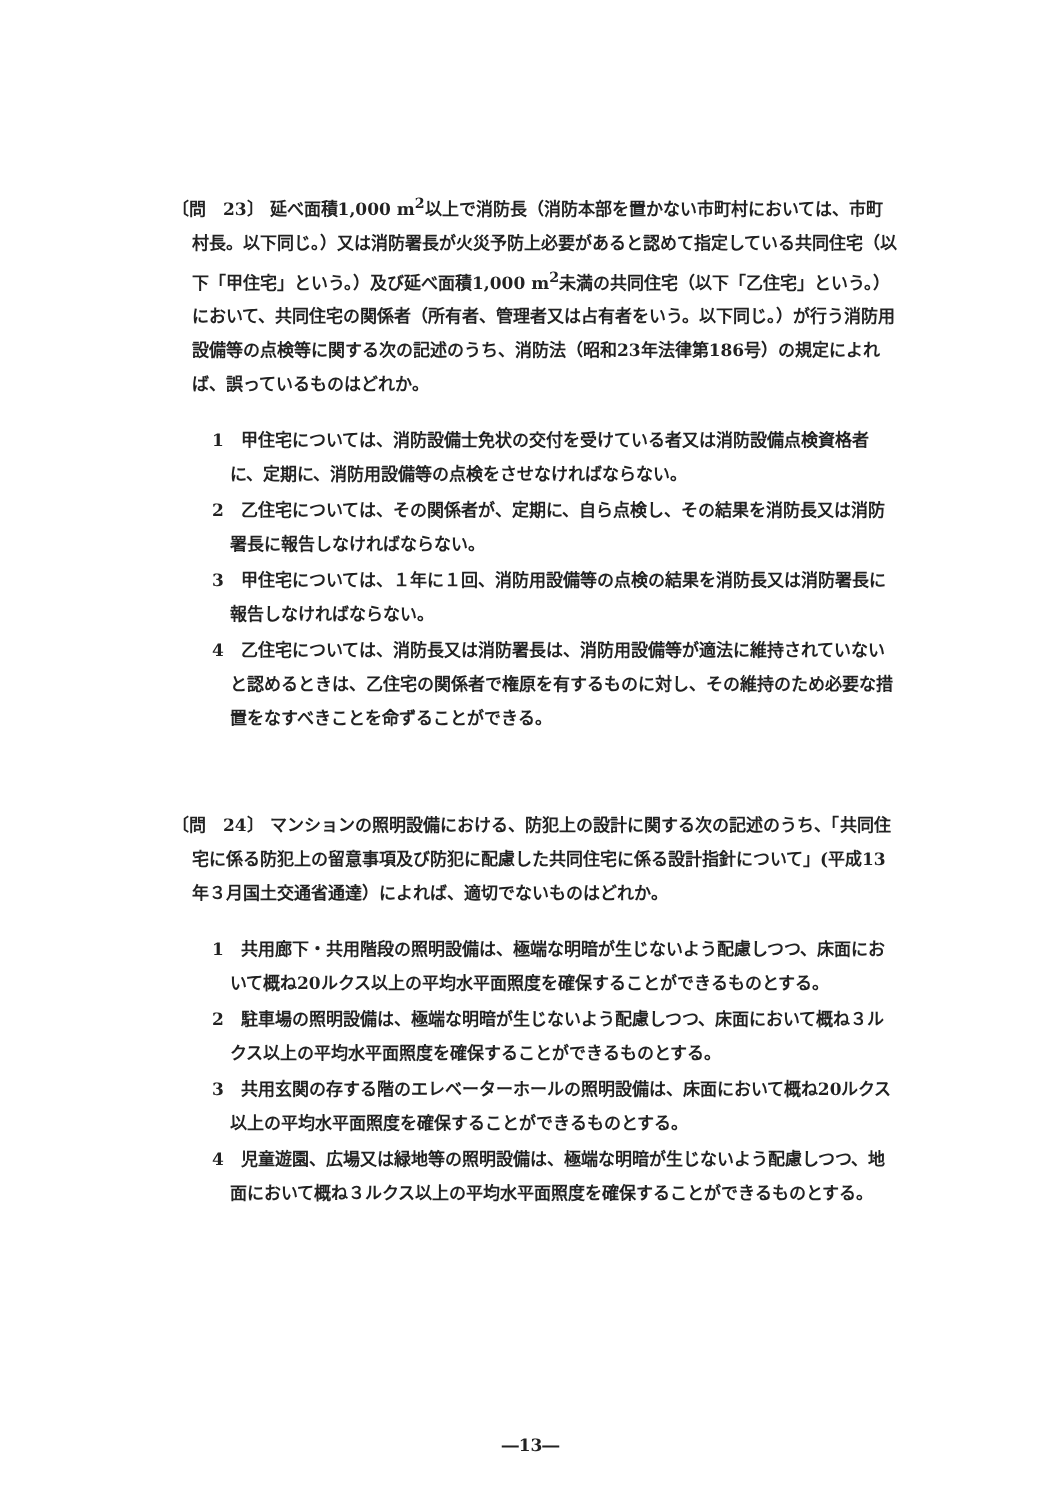〔問　23〕 延べ面積1,000 m<sup>2</sup>以上で消防長（消防本部を置かない市町村においては、市町村長。以下同じ。）又は消防署長が火災予防上必要があると認めて指定している共同住宅（以下「甲住宅」という。）及び延べ面積1,000 m<sup>2</sup>未満の共同住宅（以下「乙住宅」という。）において、共同住宅の関係者（所有者、管理者又は占有者をいう。以下同じ。）が行う消防用設備等の点検等に関する次の記述のうち、消防法（昭和23年法律第186号）の規定によれば、誤っているものはどれか。
1　甲住宅については、消防設備士免状の交付を受けている者又は消防設備点検資格者に、定期に、消防用設備等の点検をさせなければならない。
2　乙住宅については、その関係者が、定期に、自ら点検し、その結果を消防長又は消防署長に報告しなければならない。
3　甲住宅については、１年に１回、消防用設備等の点検の結果を消防長又は消防署長に報告しなければならない。
4　乙住宅については、消防長又は消防署長は、消防用設備等が適法に維持されていないと認めるときは、乙住宅の関係者で権原を有するものに対し、その維持のため必要な措置をなすべきことを命ずることができる。
〔問　24〕 マンションの照明設備における、防犯上の設計に関する次の記述のうち、「共同住宅に係る防犯上の留意事項及び防犯に配慮した共同住宅に係る設計指針について」(平成13年３月国土交通省通達）によれば、適切でないものはどれか。
1　共用廊下・共用階段の照明設備は、極端な明暗が生じないよう配慮しつつ、床面において概ね20ルクス以上の平均水平面照度を確保することができるものとする。
2　駐車場の照明設備は、極端な明暗が生じないよう配慮しつつ、床面において概ね３ルクス以上の平均水平面照度を確保することができるものとする。
3　共用玄関の存する階のエレベーターホールの照明設備は、床面において概ね20ルクス以上の平均水平面照度を確保することができるものとする。
4　児童遊園、広場又は緑地等の照明設備は、極端な明暗が生じないよう配慮しつつ、地面において概ね３ルクス以上の平均水平面照度を確保することができるものとする。
―13―